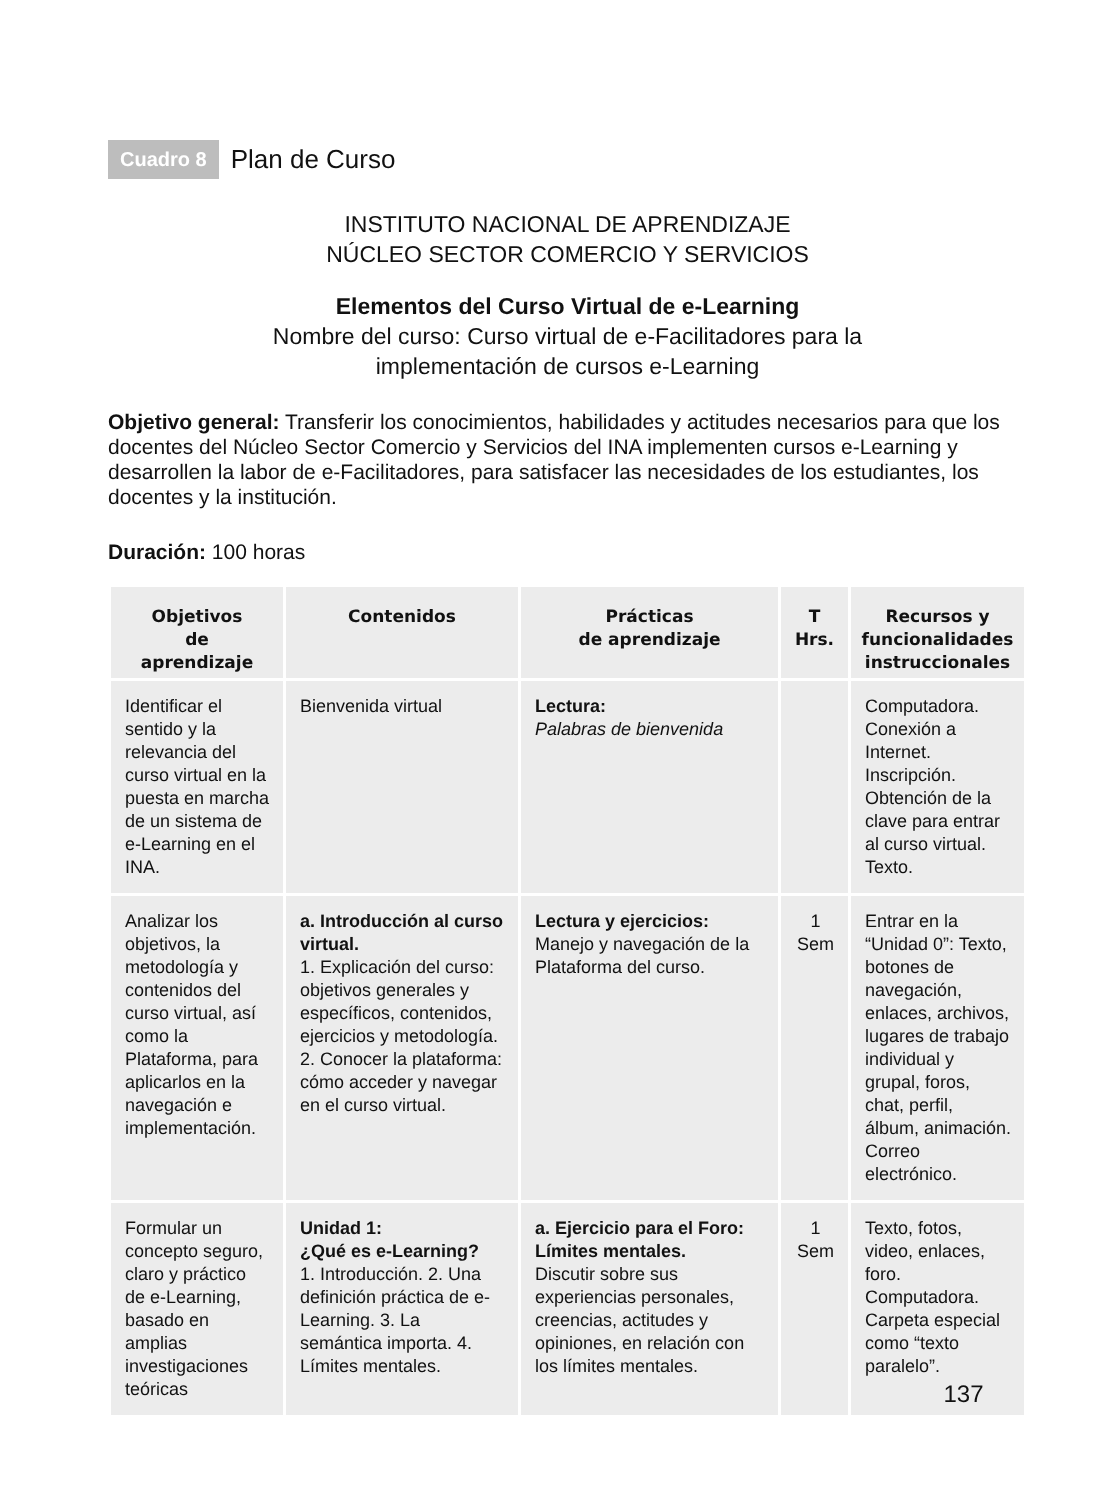Cuadro 8 Plan de Curso
INSTITUTO NACIONAL DE APRENDIZAJE
NÚCLEO SECTOR COMERCIO Y SERVICIOS
Elementos del Curso Virtual de e-Learning
Nombre del curso: Curso virtual de e-Facilitadores para la
implementación de cursos e-Learning
Objetivo general: Transferir los conocimientos, habilidades y actitudes necesarios para que los docentes del Núcleo Sector Comercio y Servicios del INA implementen cursos e-Learning y desarrollen la labor de e-Facilitadores, para satisfacer las necesidades de los estudiantes, los docentes y la institución.
Duración: 100 horas
| Objetivos de aprendizaje | Contenidos | Prácticas de aprendizaje | T Hrs. | Recursos y funcionalidades instruccionales |
| --- | --- | --- | --- | --- |
| Identificar el sentido y la relevancia del curso virtual en la puesta en marcha de un sistema de e-Learning en el INA. | Bienvenida virtual | Lectura: Palabras de bienvenida | | Computadora. Conexión a Internet. Inscripción. Obtención de la clave para entrar al curso virtual. Texto. |
| Analizar los objetivos, la metodología y contenidos del curso virtual, así como la Plataforma, para aplicarlos en la navegación e implementación. | a. Introducción al curso virtual. 1. Explicación del curso: objetivos generales y específicos, contenidos, ejercicios y metodología. 2. Conocer la plataforma: cómo acceder y navegar en el curso virtual. | Lectura y ejercicios: Manejo y navegación de la Plataforma del curso. | 1 Sem | Entrar en la “Unidad 0”: Texto, botones de navegación, enlaces, archivos, lugares de trabajo individual y grupal, foros, chat, perfil, álbum, animación. Correo electrónico. |
| Formular un concepto seguro, claro y práctico de e-Learning, basado en amplias investigaciones teóricas | Unidad 1: ¿Qué es e-Learning? 1. Introducción. 2. Una definición práctica de e-Learning. 3. La semántica importa. 4. Límites mentales. | a. Ejercicio para el Foro: Límites mentales. Discutir sobre sus experiencias personales, creencias, actitudes y opiniones, en relación con los límites mentales. | 1 Sem | Texto, fotos, video, enlaces, foro. Computadora. Carpeta especial como “texto paralelo”. |
137